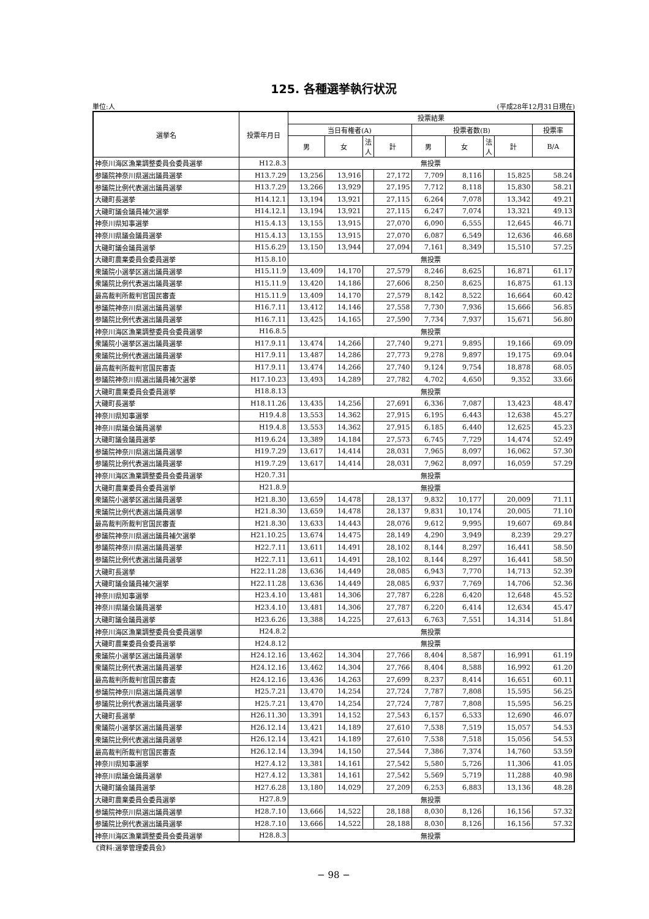125. 各種選挙執行状況
単位:人 (平成28年12月31日現在)
| 選挙名 | 投票年月日 | 投票結果 | | | | | | | | |
| --- | --- | --- | --- | --- | --- | --- | --- | --- | --- | --- |
| | | 当日有権者(A) | | | | 投票者数(B) | | | | 投票率 |
| | | 男 | 女 | 法人 | 計 | 男 | 女 | 法人 | 計 | B/A |
| 神奈川海区漁業調整委員会委員選挙 | H12.8.3 | 無投票 | | | | | | | | |
| 参議院神奈川県選出議員選挙 | H13.7.29 | 13,256 | 13,916 | | 27,172 | 7,709 | 8,116 | | 15,825 | 58.24 |
| 参議院比例代表選出議員選挙 | H13.7.29 | 13,266 | 13,929 | | 27,195 | 7,712 | 8,118 | | 15,830 | 58.21 |
| 大磯町長選挙 | H14.12.1 | 13,194 | 13,921 | | 27,115 | 6,264 | 7,078 | | 13,342 | 49.21 |
| 大磯町議会議員補欠選挙 | H14.12.1 | 13,194 | 13,921 | | 27,115 | 6,247 | 7,074 | | 13,321 | 49.13 |
| 神奈川県知事選挙 | H15.4.13 | 13,155 | 13,915 | | 27,070 | 6,090 | 6,555 | | 12,645 | 46.71 |
| 神奈川県議会議員選挙 | H15.4.13 | 13,155 | 13,915 | | 27,070 | 6,087 | 6,549 | | 12,636 | 46.68 |
| 大磯町議会議員選挙 | H15.6.29 | 13,150 | 13,944 | | 27,094 | 7,161 | 8,349 | | 15,510 | 57.25 |
| 大磯町農業委員会委員選挙 | H15.8.10 | 無投票 | | | | | | | | |
| 衆議院小選挙区選出議員選挙 | H15.11.9 | 13,409 | 14,170 | | 27,579 | 8,246 | 8,625 | | 16,871 | 61.17 |
| 衆議院比例代表選出議員選挙 | H15.11.9 | 13,420 | 14,186 | | 27,606 | 8,250 | 8,625 | | 16,875 | 61.13 |
| 最高裁判所裁判官国民審査 | H15.11.9 | 13,409 | 14,170 | | 27,579 | 8,142 | 8,522 | | 16,664 | 60.42 |
| 参議院神奈川県選出議員選挙 | H16.7.11 | 13,412 | 14,146 | | 27,558 | 7,730 | 7,936 | | 15,666 | 56.85 |
| 参議院比例代表選出議員選挙 | H16.7.11 | 13,425 | 14,165 | | 27,590 | 7,734 | 7,937 | | 15,671 | 56.80 |
| 神奈川海区漁業調整委員会委員選挙 | H16.8.5 | 無投票 | | | | | | | | |
| 衆議院小選挙区選出議員選挙 | H17.9.11 | 13,474 | 14,266 | | 27,740 | 9,271 | 9,895 | | 19,166 | 69.09 |
| 衆議院比例代表選出議員選挙 | H17.9.11 | 13,487 | 14,286 | | 27,773 | 9,278 | 9,897 | | 19,175 | 69.04 |
| 最高裁判所裁判官国民審査 | H17.9.11 | 13,474 | 14,266 | | 27,740 | 9,124 | 9,754 | | 18,878 | 68.05 |
| 参議院神奈川県選出議員補欠選挙 | H17.10.23 | 13,493 | 14,289 | | 27,782 | 4,702 | 4,650 | | 9,352 | 33.66 |
| 大磯町農業委員会委員選挙 | H18.8.13 | 無投票 | | | | | | | | |
| 大磯町長選挙 | H18.11.26 | 13,435 | 14,256 | | 27,691 | 6,336 | 7,087 | | 13,423 | 48.47 |
| 神奈川県知事選挙 | H19.4.8 | 13,553 | 14,362 | | 27,915 | 6,195 | 6,443 | | 12,638 | 45.27 |
| 神奈川県議会議員選挙 | H19.4.8 | 13,553 | 14,362 | | 27,915 | 6,185 | 6,440 | | 12,625 | 45.23 |
| 大磯町議会議員選挙 | H19.6.24 | 13,389 | 14,184 | | 27,573 | 6,745 | 7,729 | | 14,474 | 52.49 |
| 参議院神奈川県選出議員選挙 | H19.7.29 | 13,617 | 14,414 | | 28,031 | 7,965 | 8,097 | | 16,062 | 57.30 |
| 参議院比例代表選出議員選挙 | H19.7.29 | 13,617 | 14,414 | | 28,031 | 7,962 | 8,097 | | 16,059 | 57.29 |
| 神奈川海区漁業調整委員会委員選挙 | H20.7.31 | 無投票 | | | | | | | | |
| 大磯町農業委員会委員選挙 | H21.8.9 | 無投票 | | | | | | | | |
| 衆議院小選挙区選出議員選挙 | H21.8.30 | 13,659 | 14,478 | | 28,137 | 9,832 | 10,177 | | 20,009 | 71.11 |
| 衆議院比例代表選出議員選挙 | H21.8.30 | 13,659 | 14,478 | | 28,137 | 9,831 | 10,174 | | 20,005 | 71.10 |
| 最高裁判所裁判官国民審査 | H21.8.30 | 13,633 | 14,443 | | 28,076 | 9,612 | 9,995 | | 19,607 | 69.84 |
| 参議院神奈川県選出議員補欠選挙 | H21.10.25 | 13,674 | 14,475 | | 28,149 | 4,290 | 3,949 | | 8,239 | 29.27 |
| 参議院神奈川県選出議員選挙 | H22.7.11 | 13,611 | 14,491 | | 28,102 | 8,144 | 8,297 | | 16,441 | 58.50 |
| 参議院比例代表選出議員選挙 | H22.7.11 | 13,611 | 14,491 | | 28,102 | 8,144 | 8,297 | | 16,441 | 58.50 |
| 大磯町長選挙 | H22.11.28 | 13,636 | 14,449 | | 28,085 | 6,943 | 7,770 | | 14,713 | 52.39 |
| 大磯町議会議員補欠選挙 | H22.11.28 | 13,636 | 14,449 | | 28,085 | 6,937 | 7,769 | | 14,706 | 52.36 |
| 神奈川県知事選挙 | H23.4.10 | 13,481 | 14,306 | | 27,787 | 6,228 | 6,420 | | 12,648 | 45.52 |
| 神奈川県議会議員選挙 | H23.4.10 | 13,481 | 14,306 | | 27,787 | 6,220 | 6,414 | | 12,634 | 45.47 |
| 大磯町議会議員選挙 | H23.6.26 | 13,388 | 14,225 | | 27,613 | 6,763 | 7,551 | | 14,314 | 51.84 |
| 神奈川海区漁業調整委員会委員選挙 | H24.8.2 | 無投票 | | | | | | | | |
| 大磯町農業委員会委員選挙 | H24.8.12 | 無投票 | | | | | | | | |
| 衆議院小選挙区選出議員選挙 | H24.12.16 | 13,462 | 14,304 | | 27,766 | 8,404 | 8,587 | | 16,991 | 61.19 |
| 衆議院比例代表選出議員選挙 | H24.12.16 | 13,462 | 14,304 | | 27,766 | 8,404 | 8,588 | | 16,992 | 61.20 |
| 最高裁判所裁判官国民審査 | H24.12.16 | 13,436 | 14,263 | | 27,699 | 8,237 | 8,414 | | 16,651 | 60.11 |
| 参議院神奈川県選出議員選挙 | H25.7.21 | 13,470 | 14,254 | | 27,724 | 7,787 | 7,808 | | 15,595 | 56.25 |
| 参議院比例代表選出議員選挙 | H25.7.21 | 13,470 | 14,254 | | 27,724 | 7,787 | 7,808 | | 15,595 | 56.25 |
| 大磯町長選挙 | H26.11.30 | 13,391 | 14,152 | | 27,543 | 6,157 | 6,533 | | 12,690 | 46.07 |
| 衆議院小選挙区選出議員選挙 | H26.12.14 | 13,421 | 14,189 | | 27,610 | 7,538 | 7,519 | | 15,057 | 54.53 |
| 衆議院比例代表選出議員選挙 | H26.12.14 | 13,421 | 14,189 | | 27,610 | 7,538 | 7,518 | | 15,056 | 54.53 |
| 最高裁判所裁判官国民審査 | H26.12.14 | 13,394 | 14,150 | | 27,544 | 7,386 | 7,374 | | 14,760 | 53.59 |
| 神奈川県知事選挙 | H27.4.12 | 13,381 | 14,161 | | 27,542 | 5,580 | 5,726 | | 11,306 | 41.05 |
| 神奈川県議会議員選挙 | H27.4.12 | 13,381 | 14,161 | | 27,542 | 5,569 | 5,719 | | 11,288 | 40.98 |
| 大磯町議会議員選挙 | H27.6.28 | 13,180 | 14,029 | | 27,209 | 6,253 | 6,883 | | 13,136 | 48.28 |
| 大磯町農業委員会委員選挙 | H27.8.9 | 無投票 | | | | | | | | |
| 参議院神奈川県選出議員選挙 | H28.7.10 | 13,666 | 14,522 | | 28,188 | 8,030 | 8,126 | | 16,156 | 57.32 |
| 参議院比例代表選出議員選挙 | H28.7.10 | 13,666 | 14,522 | | 28,188 | 8,030 | 8,126 | | 16,156 | 57.32 |
| 神奈川海区漁業調整委員会委員選挙 | H28.8.3 | 無投票 | | | | | | | | |
《資料:選挙管理委員会》
− 98 −